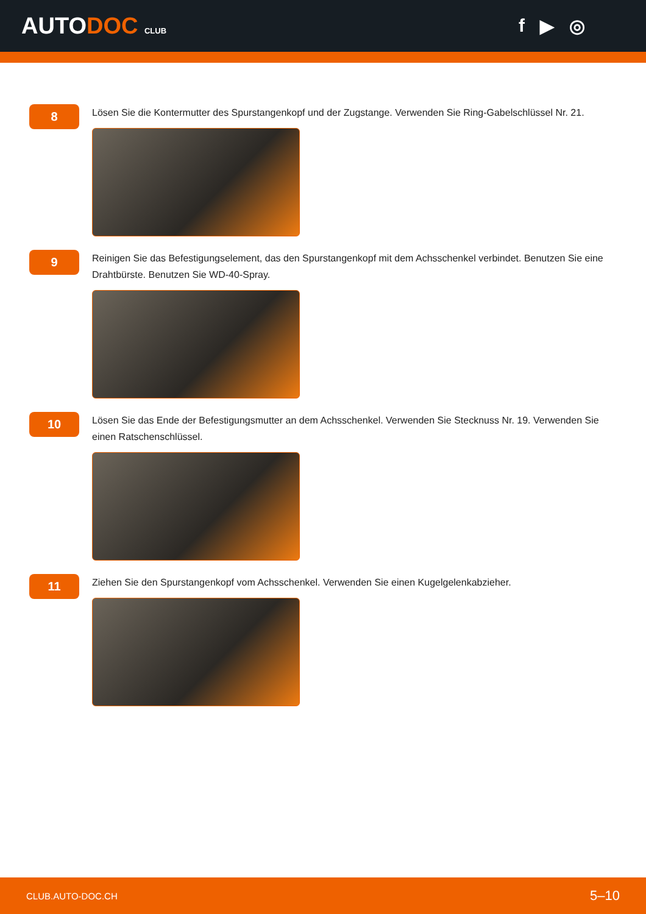AUTODOC CLUB
f ▶ ◎
8
Lösen Sie die Kontermutter des Spurstangenkopf und der Zugstange. Verwenden Sie Ring-Gabelschlüssel Nr. 21.
9
Reinigen Sie das Befestigungselement, das den Spurstangenkopf mit dem Achsschenkel verbindet. Benutzen Sie eine Drahtbürste. Benutzen Sie WD-40-Spray.
10
Lösen Sie das Ende der Befestigungsmutter an dem Achsschenkel. Verwenden Sie Stecknuss Nr. 19. Verwenden Sie einen Ratschenschlüssel.
11
Ziehen Sie den Spurstangenkopf vom Achsschenkel. Verwenden Sie einen Kugelgelenkabzieher.
CLUB.AUTO-DOC.CH 5–10